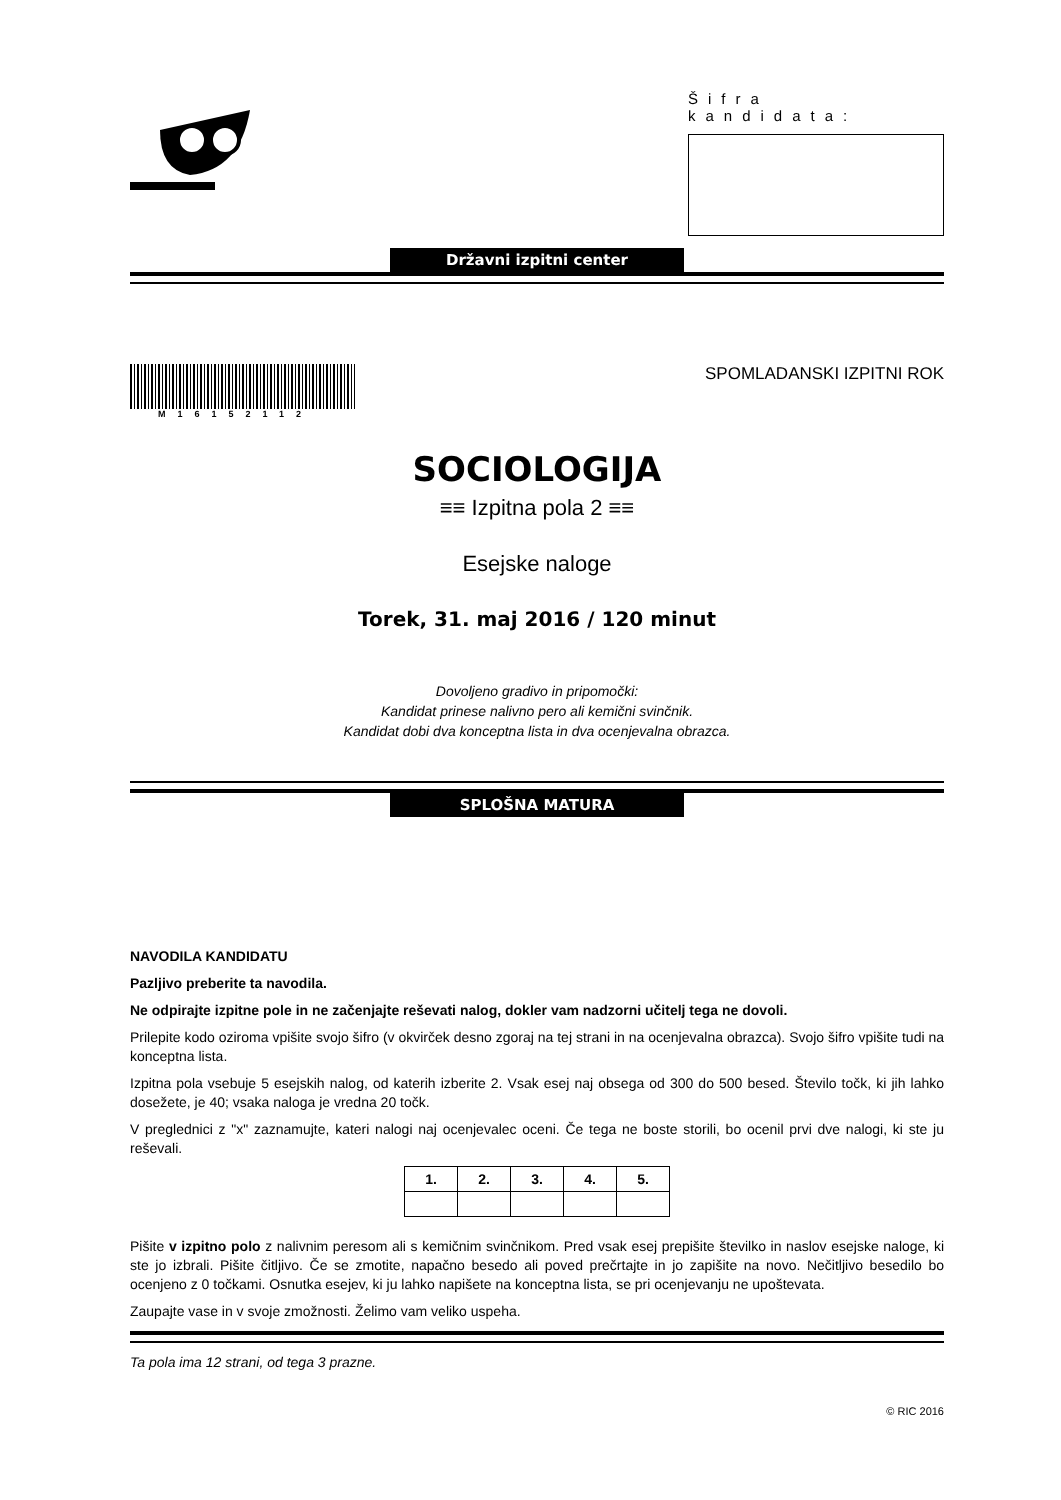Šifra kandidata:
Državni izpitni center
M16152112
SPOMLADANSKI IZPITNI ROK
SOCIOLOGIJA
≡≡ Izpitna pola 2 ≡≡
Esejske naloge
Torek, 31. maj 2016 / 120 minut
Dovoljeno gradivo in pripomočki:
Kandidat prinese nalivno pero ali kemični svinčnik.
Kandidat dobi dva konceptna lista in dva ocenjevalna obrazca.
SPLOŠNA MATURA
NAVODILA KANDIDATU
Pazljivo preberite ta navodila.
Ne odpirajte izpitne pole in ne začenjajte reševati nalog, dokler vam nadzorni učitelj tega ne dovoli.
Prilepite kodo oziroma vpišite svojo šifro (v okvirček desno zgoraj na tej strani in na ocenjevalna obrazca). Svojo šifro vpišite tudi na konceptna lista.
Izpitna pola vsebuje 5 esejskih nalog, od katerih izberite 2. Vsak esej naj obsega od 300 do 500 besed. Število točk, ki jih lahko dosežete, je 40; vsaka naloga je vredna 20 točk.
V preglednici z "x" zaznamujte, kateri nalogi naj ocenjevalec oceni. Če tega ne boste storili, bo ocenil prvi dve nalogi, ki ste ju reševali.
| 1. | 2. | 3. | 4. | 5. |
| --- | --- | --- | --- | --- |
Pišite v izpitno polo z nalivnim peresom ali s kemičnim svinčnikom. Pred vsak esej prepišite številko in naslov esejske naloge, ki ste jo izbrali. Pišite čitljivo. Če se zmotite, napačno besedo ali poved prečrtajte in jo zapišite na novo. Nečitljivo besedilo bo ocenjeno z 0 točkami. Osnutka esejev, ki ju lahko napišete na konceptna lista, se pri ocenjevanju ne upoštevata.
Zaupajte vase in v svoje zmožnosti. Želimo vam veliko uspeha.
Ta pola ima 12 strani, od tega 3 prazne.
© RIC 2016